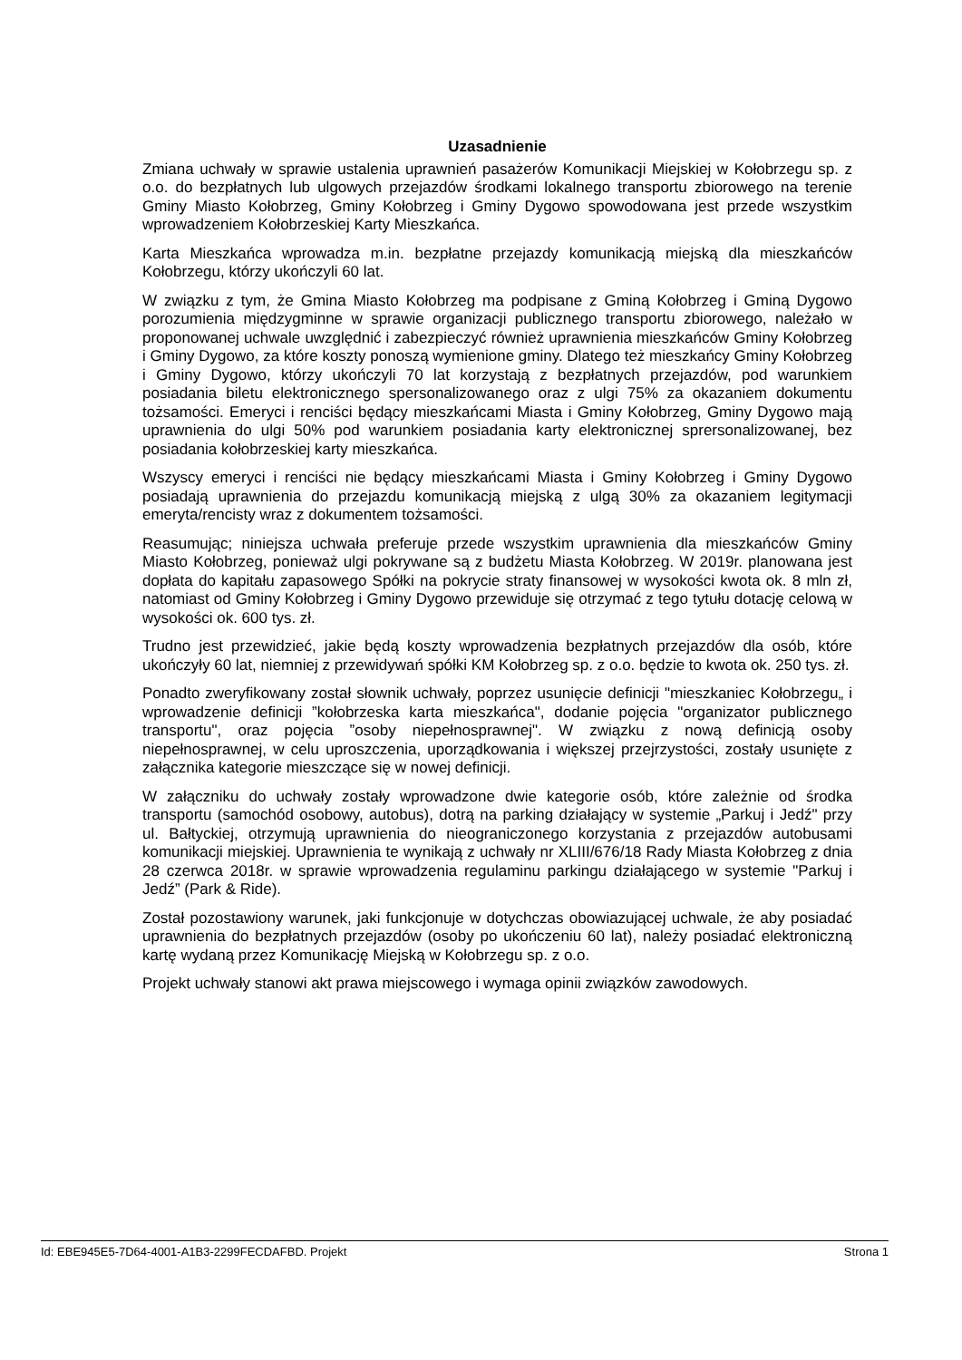Uzasadnienie
Zmiana uchwały w sprawie ustalenia uprawnień pasażerów Komunikacji Miejskiej w Kołobrzegu sp. z o.o. do bezpłatnych lub ulgowych przejazdów środkami lokalnego transportu zbiorowego na terenie Gminy Miasto Kołobrzeg, Gminy Kołobrzeg i Gminy Dygowo spowodowana jest przede wszystkim wprowadzeniem Kołobrzeskiej Karty Mieszkańca.
Karta Mieszkańca wprowadza m.in. bezpłatne przejazdy komunikacją miejską dla mieszkańców Kołobrzegu, którzy ukończyli 60 lat.
W związku z tym, że Gmina Miasto Kołobrzeg ma podpisane z Gminą Kołobrzeg i Gminą Dygowo porozumienia międzygminne w sprawie organizacji publicznego transportu zbiorowego, należało w proponowanej uchwale uwzględnić i zabezpieczyć również uprawnienia mieszkańców Gminy Kołobrzeg i Gminy Dygowo, za które koszty ponoszą wymienione gminy. Dlatego też mieszkańcy Gminy Kołobrzeg i Gminy Dygowo, którzy ukończyli 70 lat korzystają z bezpłatnych przejazdów, pod warunkiem posiadania biletu elektronicznego spersonalizowanego oraz z ulgi 75% za okazaniem dokumentu tożsamości. Emeryci i renciści będący mieszkańcami Miasta i Gminy Kołobrzeg, Gminy Dygowo mają uprawnienia do ulgi 50% pod warunkiem posiadania karty elektronicznej sprersonalizowanej, bez posiadania kołobrzeskiej karty mieszkańca.
Wszyscy emeryci i renciści nie będący mieszkańcami Miasta i Gminy Kołobrzeg i Gminy Dygowo posiadają uprawnienia do przejazdu komunikacją miejską z ulgą 30% za okazaniem legitymacji emeryta/rencisty wraz z dokumentem tożsamości.
Reasumując; niniejsza uchwała preferuje przede wszystkim uprawnienia dla mieszkańców Gminy Miasto Kołobrzeg, ponieważ ulgi pokrywane są z budżetu Miasta Kołobrzeg. W 2019r. planowana jest dopłata do kapitału zapasowego Spółki na pokrycie straty finansowej w wysokości kwota ok. 8 mln zł, natomiast od Gminy Kołobrzeg i Gminy Dygowo przewiduje się otrzymać z tego tytułu dotację celową w wysokości ok. 600 tys. zł.
Trudno jest przewidzieć, jakie będą koszty wprowadzenia bezpłatnych przejazdów dla osób, które ukończyły 60 lat, niemniej z przewidywań spółki KM Kołobrzeg sp. z o.o. będzie to kwota ok. 250 tys. zł.
Ponadto zweryfikowany został słownik uchwały, poprzez usunięcie definicji "mieszkaniec Kołobrzegu„ i wprowadzenie definicji ”kołobrzeska karta mieszkańca", dodanie pojęcia "organizator publicznego transportu", oraz pojęcia ”osoby niepełnosprawnej". W związku z nową definicją osoby niepełnosprawnej, w celu uproszczenia, uporządkowania i większej przejrzystości, zostały usunięte z załącznika kategorie mieszczące się w nowej definicji.
W załączniku do uchwały zostały wprowadzone dwie kategorie osób, które zależnie od środka transportu (samochód osobowy, autobus), dotrą na parking działający w systemie „Parkuj i Jedź" przy ul. Bałtyckiej, otrzymują uprawnienia do nieograniczonego korzystania z przejazdów autobusami komunikacji miejskiej. Uprawnienia te wynikają z uchwały nr XLIII/676/18 Rady Miasta Kołobrzeg z dnia 28 czerwca 2018r. w sprawie wprowadzenia regulaminu parkingu działającego w systemie "Parkuj i Jedź” (Park & Ride).
Został pozostawiony warunek, jaki funkcjonuje w dotychczas obowiazującej uchwale, że aby posiadać uprawnienia do bezpłatnych przejazdów (osoby po ukończeniu 60 lat), należy posiadać elektroniczną kartę wydaną przez Komunikację Miejską w Kołobrzegu sp. z o.o.
Projekt uchwały stanowi akt prawa miejscowego i wymaga opinii związków zawodowych.
Id: EBE945E5-7D64-4001-A1B3-2299FECDAFBD. Projekt Strona 1